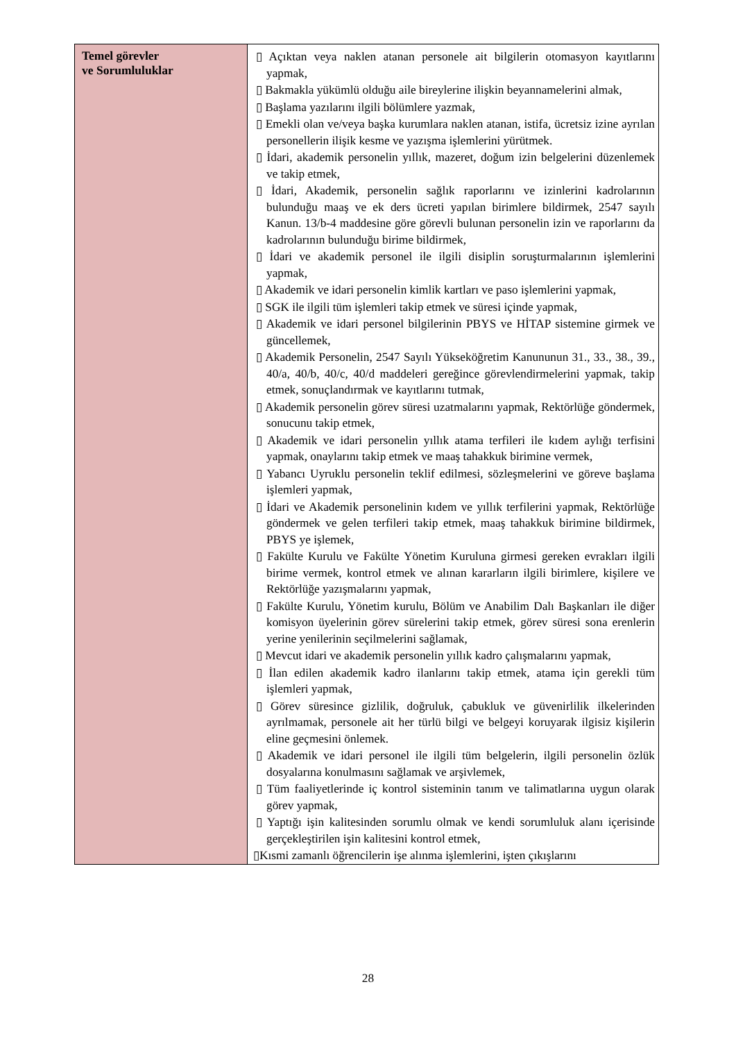| Temel görevler ve Sorumluluklar | ▯ Açıktan veya naklen atanan personele ait bilgilerin otomasyon kayıtlarını yapmak, ▯ Bakmakla yükümlü olduğu aile bireylerine ilişkin beyannamelerini almak, ▯ Başlama yazılarını ilgili bölümlere yazmak, ▯ Emekli olan ve/veya başka kurumlara naklen atanan, istifa, ücretsiz izine ayrılan personellerin ilişik kesme ve yazışma işlemlerini yürütmek. ▯ İdari, akademik personelin yıllık, mazeret, doğum izin belgelerini düzenlemek ve takip etmek, ▯ İdari, Akademik, personelin sağlık raporlarını ve izinlerini kadrolarının bulunduğu maaş ve ek ders ücreti yapılan birimlere bildirmek, 2547 sayılı Kanun. 13/b-4 maddesine göre görevli bulunan personelin izin ve raporlarını da kadrolarının bulunduğu birime bildirmek, ▯ İdari ve akademik personel ile ilgili disiplin soruşturmalarının işlemlerini yapmak, ▯ Akademik ve idari personelin kimlik kartları ve paso işlemlerini yapmak, ▯ SGK ile ilgili tüm işlemleri takip etmek ve süresi içinde yapmak, ▯ Akademik ve idari personel bilgilerinin PBYS ve HİTAP sistemine girmek ve güncellemek, ▯ Akademik Personelin, 2547 Sayılı Yükseköğretim Kanununun 31., 33., 38., 39., 40/a, 40/b, 40/c, 40/d maddeleri gereğince görevlendirmelerini yapmak, takip etmek, sonuçlandırmak ve kayıtlarını tutmak, ▯ Akademik personelin görev süresi uzatmalarını yapmak, Rektörlüğe göndermek, sonucunu takip etmek, ▯ Akademik ve idari personelin yıllık atama terfileri ile kıdem aylığı terfisini yapmak, onaylarını takip etmek ve maaş tahakkuk birimine vermek, ▯ Yabancı Uyruklu personelin teklif edilmesi, sözleşmelerini ve göreve başlama işlemleri yapmak, ▯ İdari ve Akademik personelinin kıdem ve yıllık terfilerini yapmak, Rektörlüğe göndermek ve gelen terfileri takip etmek, maaş tahakkuk birimine bildirmek, PBYS ye işlemek, ▯ Fakülte Kurulu ve Fakülte Yönetim Kuruluna girmesi gereken evrakları ilgili birime vermek, kontrol etmek ve alınan kararların ilgili birimlere, kişilere ve Rektörlüğe yazışmalarını yapmak, ▯ Fakülte Kurulu, Yönetim kurulu, Bölüm ve Anabilim Dalı Başkanları ile diğer komisyon üyelerinin görev sürelerini takip etmek, görev süresi sona erenlerin yerine yenilerinin seçilmelerini sağlamak, ▯ Mevcut idari ve akademik personelin yıllık kadro çalışmalarını yapmak, ▯ İlan edilen akademik kadro ilanlarını takip etmek, atama için gerekli tüm işlemleri yapmak, ▯ Görev süresince gizlilik, doğruluk, çabukluk ve güvenirlilik ilkelerinden ayrılmamak, personele ait her türlü bilgi ve belgeyi koruyarak ilgisiz kişilerin eline geçmesini önlemek. ▯ Akademik ve idari personel ile ilgili tüm belgelerin, ilgili personelin özlük dosyalarına konulmasını sağlamak ve arşivlemek, ▯ Tüm faaliyetlerinde iç kontrol sisteminin tanım ve talimatlarına uygun olarak görev yapmak, ▯ Yaptığı işin kalitesinden sorumlu olmak ve kendi sorumluluk alanı içerisinde gerçekleştirilen işin kalitesini kontrol etmek, ▯Kısmi zamanlı öğrencilerin işe alınma işlemlerini, işten çıkışlarını |
28